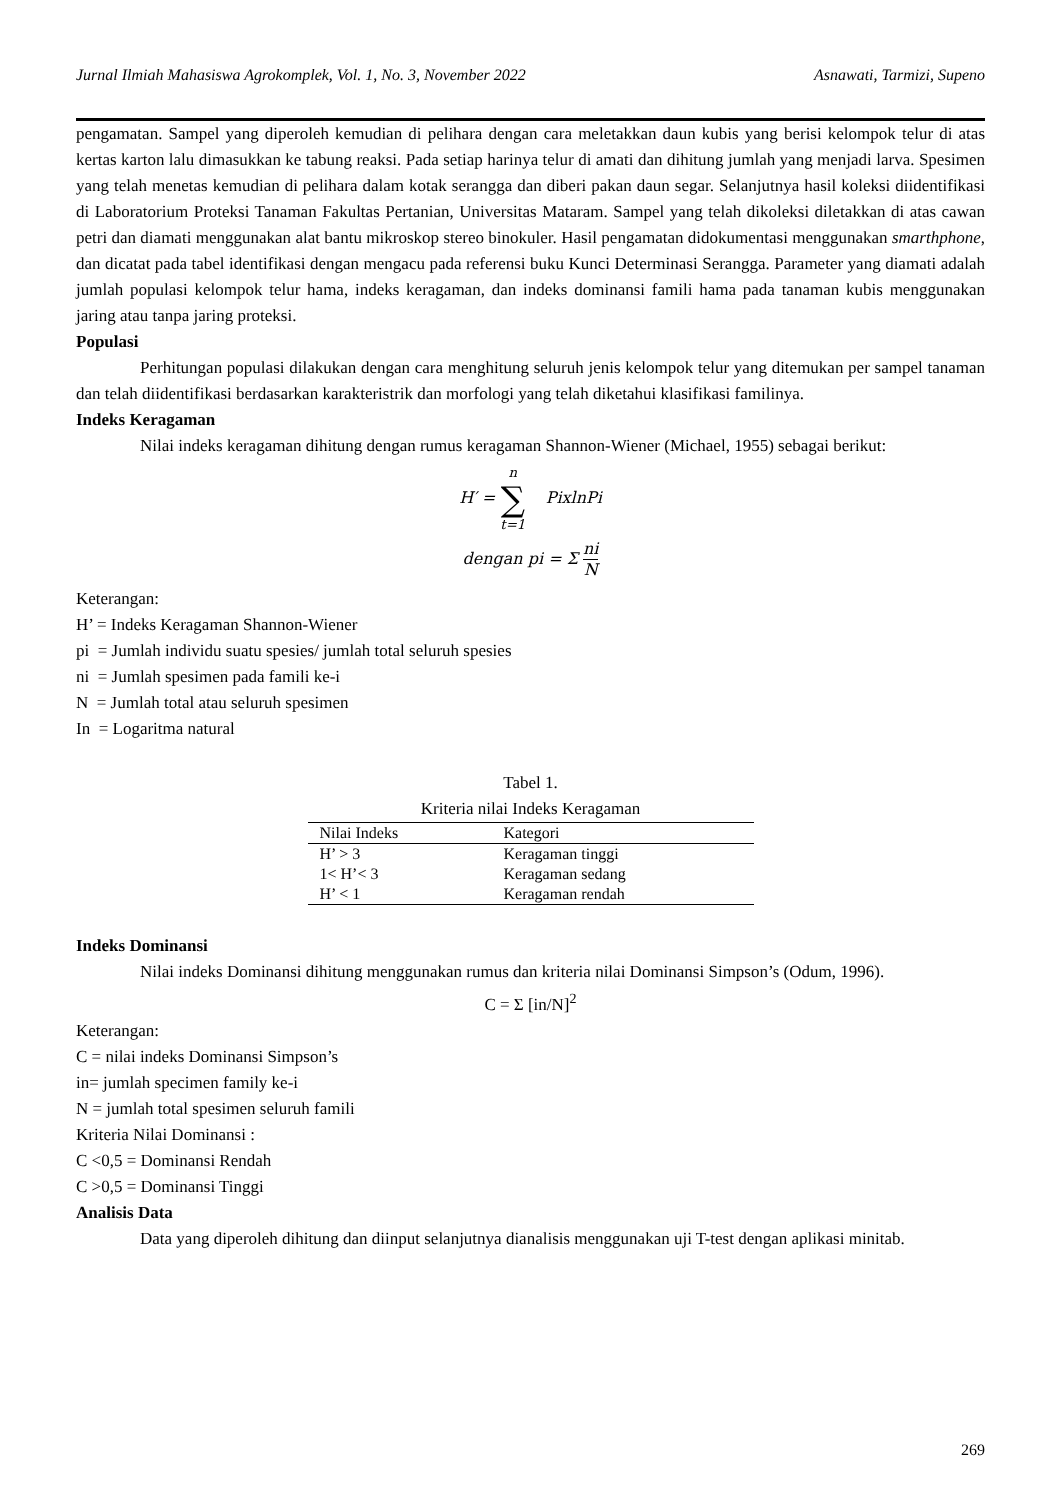Jurnal Ilmiah Mahasiswa Agrokomplek, Vol. 1, No. 3, November 2022 Asnawati, Tarmizi, Supeno
pengamatan. Sampel yang diperoleh kemudian di pelihara dengan cara meletakkan daun kubis yang berisi kelompok telur di atas kertas karton lalu dimasukkan ke tabung reaksi. Pada setiap harinya telur di amati dan dihitung jumlah yang menjadi larva. Spesimen yang telah menetas kemudian di pelihara dalam kotak serangga dan diberi pakan daun segar. Selanjutnya hasil koleksi diidentifikasi di Laboratorium Proteksi Tanaman Fakultas Pertanian, Universitas Mataram. Sampel yang telah dikoleksi diletakkan di atas cawan petri dan diamati menggunakan alat bantu mikroskop stereo binokuler. Hasil pengamatan didokumentasi menggunakan smarthphone, dan dicatat pada tabel identifikasi dengan mengacu pada referensi buku Kunci Determinasi Serangga. Parameter yang diamati adalah jumlah populasi kelompok telur hama, indeks keragaman, dan indeks dominansi famili hama pada tanaman kubis menggunakan jaring atau tanpa jaring proteksi.
Populasi
Perhitungan populasi dilakukan dengan cara menghitung seluruh jenis kelompok telur yang ditemukan per sampel tanaman dan telah diidentifikasi berdasarkan karakteristrik dan morfologi yang telah diketahui klasifikasi familinya.
Indeks Keragaman
Nilai indeks keragaman dihitung dengan rumus keragaman Shannon-Wiener (Michael, 1955) sebagai berikut:
H′ = n ∑ t=1 PixlnPi
dengan pi = Σ ni N
Keterangan:
H’ = Indeks Keragaman Shannon-Wiener
pi = Jumlah individu suatu spesies/ jumlah total seluruh spesies
ni = Jumlah spesimen pada famili ke-i
N = Jumlah total atau seluruh spesimen
In = Logaritma natural
Tabel 1.
Kriteria nilai Indeks Keragaman
| Nilai Indeks | Kategori |
| --- | --- |
| H’ > 3 | Keragaman tinggi |
| 1< H’< 3 | Keragaman sedang |
| H’ < 1 | Keragaman rendah |
Indeks Dominansi
Nilai indeks Dominansi dihitung menggunakan rumus dan kriteria nilai Dominansi Simpson’s (Odum, 1996).
C = Σ [in/N]<sup>2</sup>
Keterangan:
C = nilai indeks Dominansi Simpson’s
in= jumlah specimen family ke-i
N = jumlah total spesimen seluruh famili
Kriteria Nilai Dominansi :
C <0,5 = Dominansi Rendah
C >0,5 = Dominansi Tinggi
Analisis Data
Data yang diperoleh dihitung dan diinput selanjutnya dianalisis menggunakan uji T-test dengan aplikasi minitab.
269